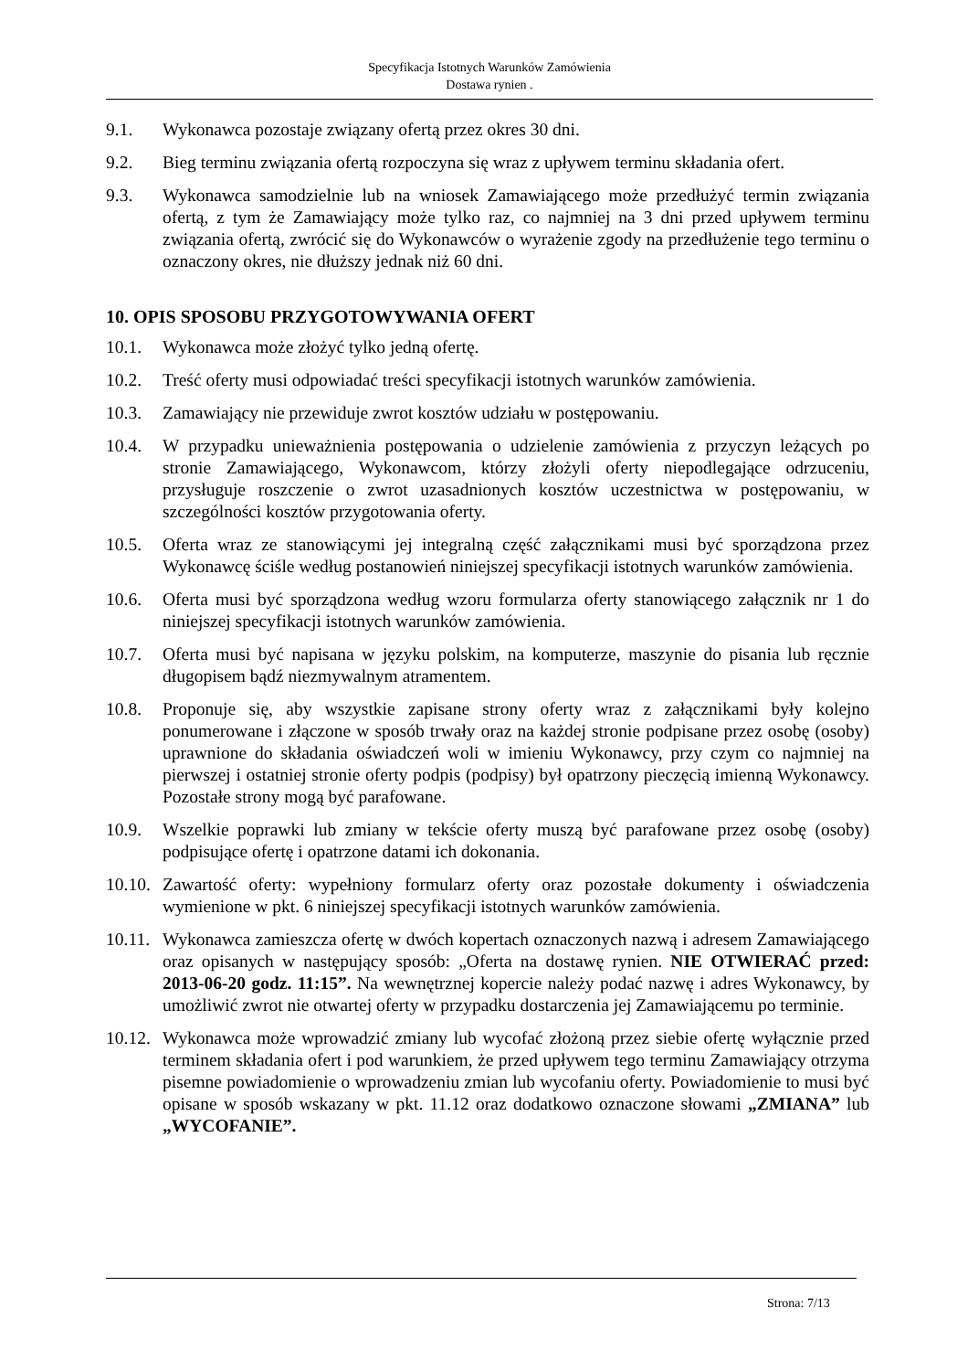Specyfikacja Istotnych Warunków Zamówienia
Dostawa rynien .
9.1. Wykonawca pozostaje związany ofertą przez okres 30 dni.
9.2. Bieg terminu związania ofertą rozpoczyna się wraz z upływem terminu składania ofert.
9.3. Wykonawca samodzielnie lub na wniosek Zamawiającego może przedłużyć termin związania ofertą, z tym że Zamawiający może tylko raz, co najmniej na 3 dni przed upływem terminu związania ofertą, zwrócić się do Wykonawców o wyrażenie zgody na przedłużenie tego terminu o oznaczony okres, nie dłuższy jednak niż 60 dni.
10. OPIS SPOSOBU PRZYGOTOWYWANIA OFERT
10.1. Wykonawca może złożyć tylko jedną ofertę.
10.2. Treść oferty musi odpowiadać treści specyfikacji istotnych warunków zamówienia.
10.3. Zamawiający nie przewiduje zwrot kosztów udziału w postępowaniu.
10.4. W przypadku unieważnienia postępowania o udzielenie zamówienia z przyczyn leżących po stronie Zamawiającego, Wykonawcom, którzy złożyli oferty niepodlegające odrzuceniu, przysługuje roszczenie o zwrot uzasadnionych kosztów uczestnictwa w postępowaniu, w szczególności kosztów przygotowania oferty.
10.5. Oferta wraz ze stanowiącymi jej integralną część załącznikami musi być sporządzona przez Wykonawcę ściśle według postanowień niniejszej specyfikacji istotnych warunków zamówienia.
10.6. Oferta musi być sporządzona według wzoru formularza oferty stanowiącego załącznik nr 1 do niniejszej specyfikacji istotnych warunków zamówienia.
10.7. Oferta musi być napisana w języku polskim, na komputerze, maszynie do pisania lub ręcznie długopisem bądź niezmywalnym atramentem.
10.8. Proponuje się, aby wszystkie zapisane strony oferty wraz z załącznikami były kolejno ponumerowane i złączone w sposób trwały oraz na każdej stronie podpisane przez osobę (osoby) uprawnione do składania oświadczeń woli w imieniu Wykonawcy, przy czym co najmniej na pierwszej i ostatniej stronie oferty podpis (podpisy) był opatrzony pieczęcią imienną Wykonawcy. Pozostałe strony mogą być parafowane.
10.9. Wszelkie poprawki lub zmiany w tekście oferty muszą być parafowane przez osobę (osoby) podpisujące ofertę i opatrzone datami ich dokonania.
10.10.
Zawartość oferty: wypełniony formularz oferty oraz pozostałe dokumenty i oświadczenia wymienione w pkt. 6 niniejszej specyfikacji istotnych warunków zamówienia.
10.11.
Wykonawca zamieszcza ofertę w dwóch kopertach oznaczonych nazwą i adresem Zamawiającego oraz opisanych w następujący sposób: „Oferta na dostawę rynien. NIE OTWIERAĆ przed: 2013-06-20 godz. 11:15”. Na wewnętrznej kopercie należy podać nazwę i adres Wykonawcy, by umożliwić zwrot nie otwartej oferty w przypadku dostarczenia jej Zamawiającemu po terminie.
10.12.
Wykonawca może wprowadzić zmiany lub wycofać złożoną przez siebie ofertę wyłącznie przed terminem składania ofert i pod warunkiem, że przed upływem tego terminu Zamawiający otrzyma pisemne powiadomienie o wprowadzeniu zmian lub wycofaniu oferty. Powiadomienie to musi być opisane w sposób wskazany w pkt. 11.12 oraz dodatkowo oznaczone słowami „ZMIANA” lub „WYCOFANIE”.
Strona: 7/13